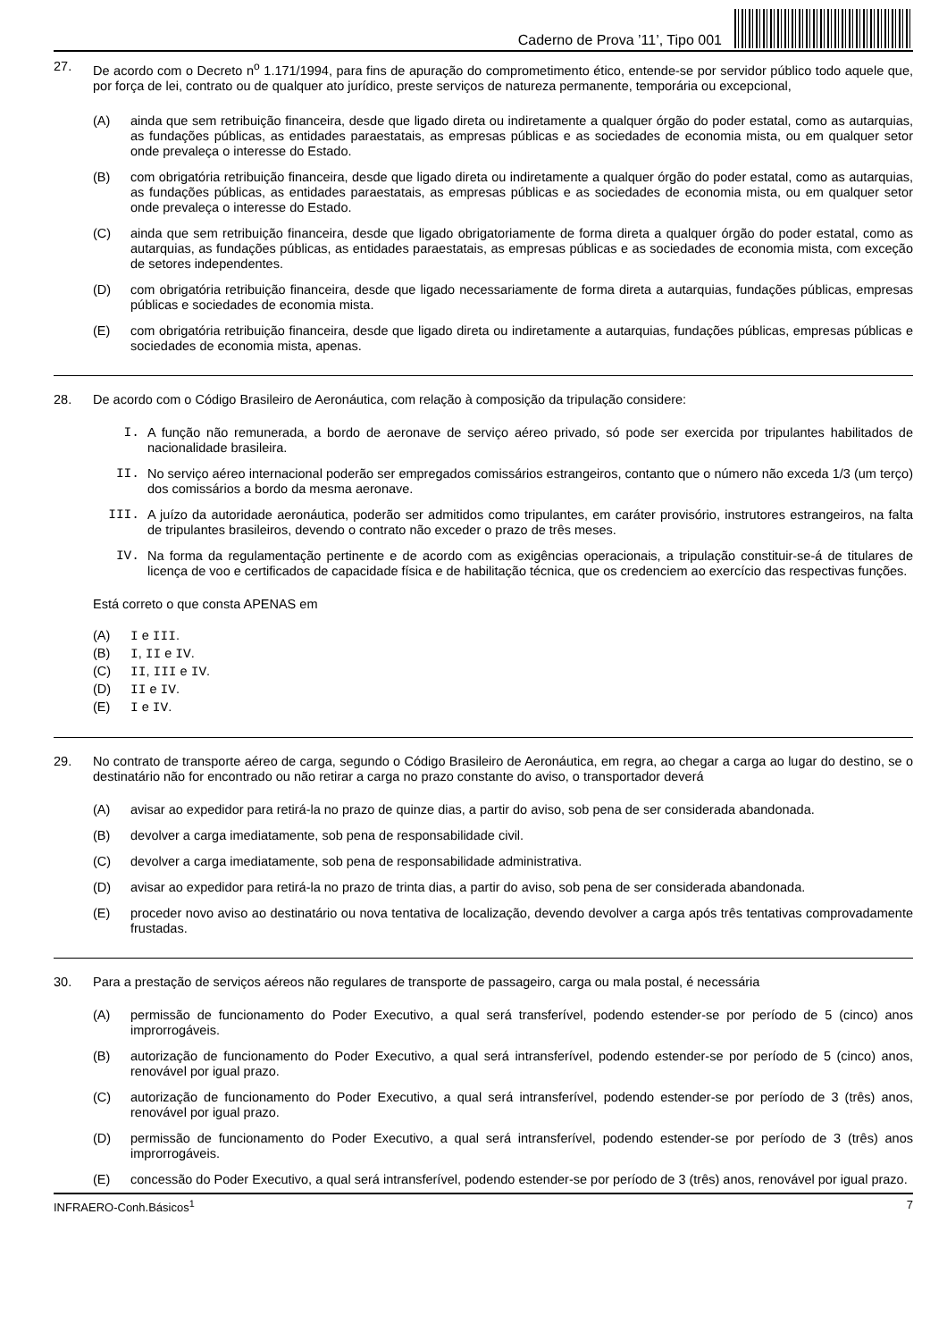Caderno de Prova ’11’, Tipo 001
27.
De acordo com o Decreto n<sup>o</sup> 1.171/1994, para fins de apuração do comprometimento ético, entende-se por servidor público todo aquele que, por força de lei, contrato ou de qualquer ato jurídico, preste serviços de natureza permanente, temporária ou excepcional,
(A)
ainda que sem retribuição financeira, desde que ligado direta ou indiretamente a qualquer órgão do poder estatal, como as autarquias, as fundações públicas, as entidades paraestatais, as empresas públicas e as sociedades de economia mista, ou em qualquer setor onde prevaleça o interesse do Estado.
(B)
com obrigatória retribuição financeira, desde que ligado direta ou indiretamente a qualquer órgão do poder estatal, como as autarquias, as fundações públicas, as entidades paraestatais, as empresas públicas e as sociedades de economia mista, ou em qualquer setor onde prevaleça o interesse do Estado.
(C)
ainda que sem retribuição financeira, desde que ligado obrigatoriamente de forma direta a qualquer órgão do poder estatal, como as autarquias, as fundações públicas, as entidades paraestatais, as empresas públicas e as sociedades de economia mista, com exceção de setores independentes.
(D)
com obrigatória retribuição financeira, desde que ligado necessariamente de forma direta a autarquias, fundações públicas, empresas públicas e sociedades de economia mista.
(E)
com obrigatória retribuição financeira, desde que ligado direta ou indiretamente a autarquias, fundações públicas, empresas públicas e sociedades de economia mista, apenas.
28.
De acordo com o Código Brasileiro de Aeronáutica, com relação à composição da tripulação considere:
I.
A função não remunerada, a bordo de aeronave de serviço aéreo privado, só pode ser exercida por tripulantes habilitados de nacionalidade brasileira.
II.
No serviço aéreo internacional poderão ser empregados comissários estrangeiros, contanto que o número não exceda 1/3 (um terço) dos comissários a bordo da mesma aeronave.
III.
A juízo da autoridade aeronáutica, poderão ser admitidos como tripulantes, em caráter provisório, instrutores estrangeiros, na falta de tripulantes brasileiros, devendo o contrato não exceder o prazo de três meses.
IV.
Na forma da regulamentação pertinente e de acordo com as exigências operacionais, a tripulação constituir-se-á de titulares de licença de voo e certificados de capacidade física e de habilitação técnica, que os credenciem ao exercício das respectivas funções.
Está correto o que consta APENAS em
(A) I e III.
(B) I, II e IV.
(C) II, III e IV.
(D) II e IV.
(E) I e IV.
29.
No contrato de transporte aéreo de carga, segundo o Código Brasileiro de Aeronáutica, em regra, ao chegar a carga ao lugar do destino, se o destinatário não for encontrado ou não retirar a carga no prazo constante do aviso, o transportador deverá
(A)
avisar ao expedidor para retirá-la no prazo de quinze dias, a partir do aviso, sob pena de ser considerada abandonada.
(B)
devolver a carga imediatamente, sob pena de responsabilidade civil.
(C)
devolver a carga imediatamente, sob pena de responsabilidade administrativa.
(D)
avisar ao expedidor para retirá-la no prazo de trinta dias, a partir do aviso, sob pena de ser considerada abandonada.
(E)
proceder novo aviso ao destinatário ou nova tentativa de localização, devendo devolver a carga após três tentativas comprovadamente frustadas.
30.
Para a prestação de serviços aéreos não regulares de transporte de passageiro, carga ou mala postal, é necessária
(A)
permissão de funcionamento do Poder Executivo, a qual será transferível, podendo estender-se por período de 5 (cinco) anos improrrogáveis.
(B)
autorização de funcionamento do Poder Executivo, a qual será intransferível, podendo estender-se por período de 5 (cinco) anos, renovável por igual prazo.
(C)
autorização de funcionamento do Poder Executivo, a qual será intransferível, podendo estender-se por período de 3 (três) anos, renovável por igual prazo.
(D)
permissão de funcionamento do Poder Executivo, a qual será intransferível, podendo estender-se por período de 3 (três) anos improrrogáveis.
(E)
concessão do Poder Executivo, a qual será intransferível, podendo estender-se por período de 3 (três) anos, renovável por igual prazo.
INFRAERO-Conh.Básicos<sup>1</sup> 7